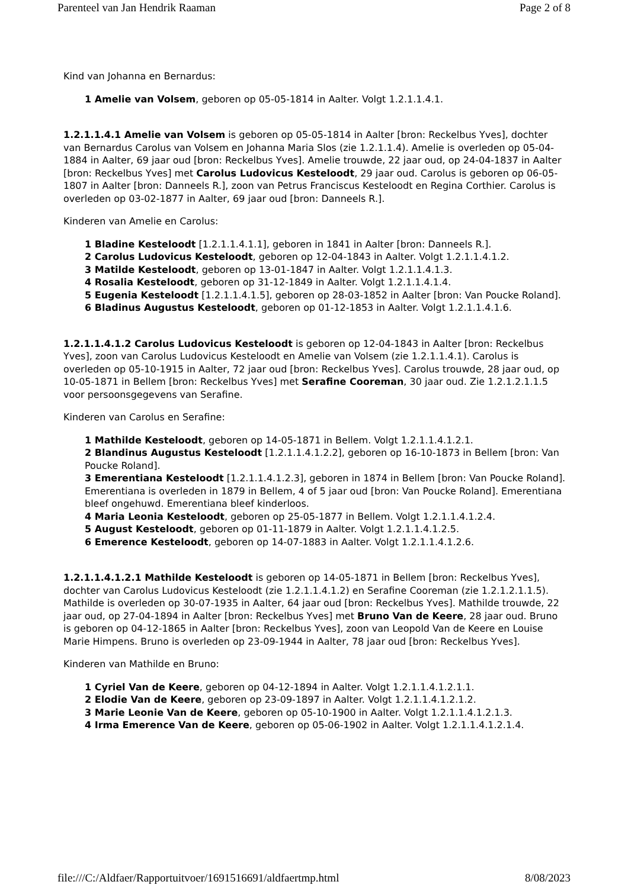Parenteel van Jan Hendrik Raaman Page 2 of 8
Kind van Johanna en Bernardus:
1 Amelie van Volsem, geboren op 05-05-1814 in Aalter. Volgt 1.2.1.1.4.1.
1.2.1.1.4.1 Amelie van Volsem is geboren op 05-05-1814 in Aalter [bron: Reckelbus Yves], dochter van Bernardus Carolus van Volsem en Johanna Maria Slos (zie 1.2.1.1.4). Amelie is overleden op 05-04-1884 in Aalter, 69 jaar oud [bron: Reckelbus Yves]. Amelie trouwde, 22 jaar oud, op 24-04-1837 in Aalter [bron: Reckelbus Yves] met Carolus Ludovicus Kesteloodt, 29 jaar oud. Carolus is geboren op 06-05-1807 in Aalter [bron: Danneels R.], zoon van Petrus Franciscus Kesteloodt en Regina Corthier. Carolus is overleden op 03-02-1877 in Aalter, 69 jaar oud [bron: Danneels R.].
Kinderen van Amelie en Carolus:
1 Bladine Kesteloodt [1.2.1.1.4.1.1], geboren in 1841 in Aalter [bron: Danneels R.].
2 Carolus Ludovicus Kesteloodt, geboren op 12-04-1843 in Aalter. Volgt 1.2.1.1.4.1.2.
3 Matilde Kesteloodt, geboren op 13-01-1847 in Aalter. Volgt 1.2.1.1.4.1.3.
4 Rosalia Kesteloodt, geboren op 31-12-1849 in Aalter. Volgt 1.2.1.1.4.1.4.
5 Eugenia Kesteloodt [1.2.1.1.4.1.5], geboren op 28-03-1852 in Aalter [bron: Van Poucke Roland].
6 Bladinus Augustus Kesteloodt, geboren op 01-12-1853 in Aalter. Volgt 1.2.1.1.4.1.6.
1.2.1.1.4.1.2 Carolus Ludovicus Kesteloodt is geboren op 12-04-1843 in Aalter [bron: Reckelbus Yves], zoon van Carolus Ludovicus Kesteloodt en Amelie van Volsem (zie 1.2.1.1.4.1). Carolus is overleden op 05-10-1915 in Aalter, 72 jaar oud [bron: Reckelbus Yves]. Carolus trouwde, 28 jaar oud, op 10-05-1871 in Bellem [bron: Reckelbus Yves] met Serafine Cooreman, 30 jaar oud. Zie 1.2.1.2.1.1.5 voor persoonsgegevens van Serafine.
Kinderen van Carolus en Serafine:
1 Mathilde Kesteloodt, geboren op 14-05-1871 in Bellem. Volgt 1.2.1.1.4.1.2.1.
2 Blandinus Augustus Kesteloodt [1.2.1.1.4.1.2.2], geboren op 16-10-1873 in Bellem [bron: Van Poucke Roland].
3 Emerentiana Kesteloodt [1.2.1.1.4.1.2.3], geboren in 1874 in Bellem [bron: Van Poucke Roland]. Emerentiana is overleden in 1879 in Bellem, 4 of 5 jaar oud [bron: Van Poucke Roland]. Emerentiana bleef ongehuwd. Emerentiana bleef kinderloos.
4 Maria Leonia Kesteloodt, geboren op 25-05-1877 in Bellem. Volgt 1.2.1.1.4.1.2.4.
5 August Kesteloodt, geboren op 01-11-1879 in Aalter. Volgt 1.2.1.1.4.1.2.5.
6 Emerence Kesteloodt, geboren op 14-07-1883 in Aalter. Volgt 1.2.1.1.4.1.2.6.
1.2.1.1.4.1.2.1 Mathilde Kesteloodt is geboren op 14-05-1871 in Bellem [bron: Reckelbus Yves], dochter van Carolus Ludovicus Kesteloodt (zie 1.2.1.1.4.1.2) en Serafine Cooreman (zie 1.2.1.2.1.1.5). Mathilde is overleden op 30-07-1935 in Aalter, 64 jaar oud [bron: Reckelbus Yves]. Mathilde trouwde, 22 jaar oud, op 27-04-1894 in Aalter [bron: Reckelbus Yves] met Bruno Van de Keere, 28 jaar oud. Bruno is geboren op 04-12-1865 in Aalter [bron: Reckelbus Yves], zoon van Leopold Van de Keere en Louise Marie Himpens. Bruno is overleden op 23-09-1944 in Aalter, 78 jaar oud [bron: Reckelbus Yves].
Kinderen van Mathilde en Bruno:
1 Cyriel Van de Keere, geboren op 04-12-1894 in Aalter. Volgt 1.2.1.1.4.1.2.1.1.
2 Elodie Van de Keere, geboren op 23-09-1897 in Aalter. Volgt 1.2.1.1.4.1.2.1.2.
3 Marie Leonie Van de Keere, geboren op 05-10-1900 in Aalter. Volgt 1.2.1.1.4.1.2.1.3.
4 Irma Emerence Van de Keere, geboren op 05-06-1902 in Aalter. Volgt 1.2.1.1.4.1.2.1.4.
file:///C:/Aldfaer/Rapportuitvoer/1691516691/aldfaertmp.html 8/08/2023